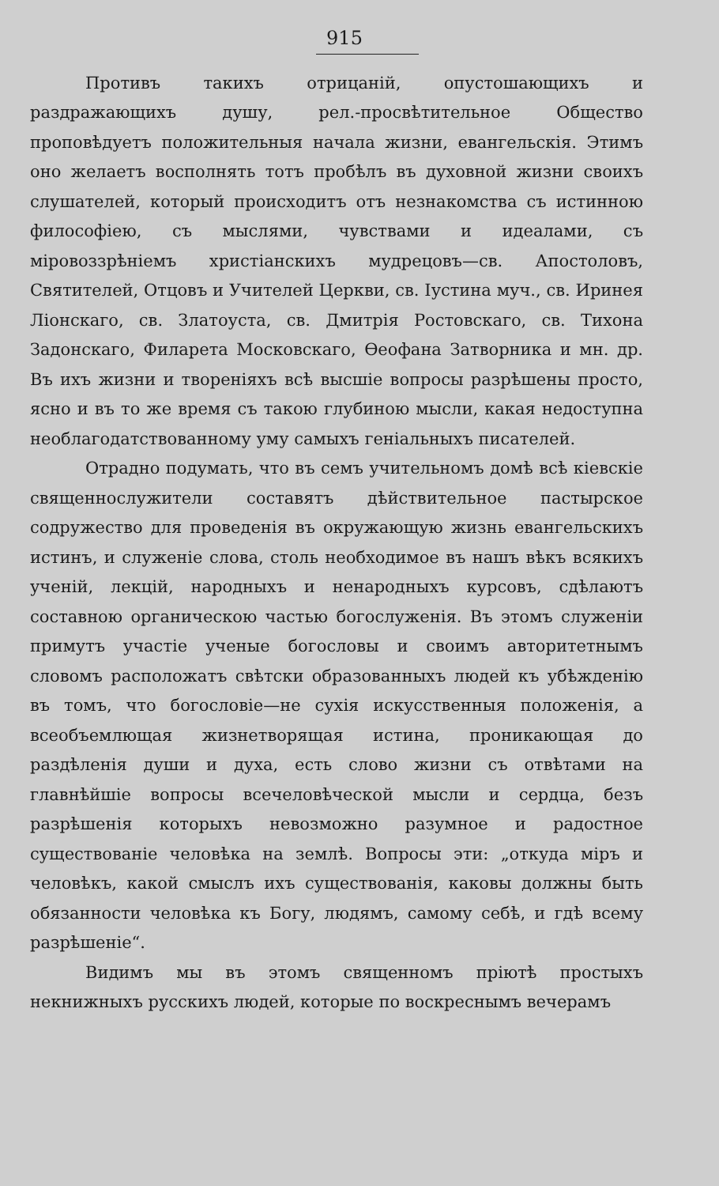915
Противъ такихъ отрицаній, опустошающихъ и раздражающихъ душу, рел.-просвѣтительное Общество проповѣдуетъ положительныя начала жизни, евангельскія. Этимъ оно желаетъ восполнять тотъ пробѣлъ въ духовной жизни своихъ слушателей, который происходитъ отъ незнакомства съ истинною философіею, съ мыслями, чувствами и идеалами, съ міровоззрѣніемъ христіанскихъ мудрецовъ—св. Апостоловъ, Святителей, Отцовъ и Учителей Церкви, св. Іустина муч., св. Иринея Ліонскаго, св. Златоуста, св. Дмитрія Ростовскаго, св. Тихона Задонскаго, Филарета Московскаго, Ѳеофана Затворника и мн. др. Въ ихъ жизни и твореніяхъ всѣ высшіе вопросы разрѣшены просто, ясно и въ то же время съ такою глубиною мысли, какая недоступна необлагодатствованному уму самыхъ геніальныхъ писателей.
Отрадно подумать, что въ семъ учительномъ домѣ всѣ кіевскіе священнослужители составятъ дѣйствительное пастырское содружество для проведенія въ окружающую жизнь евангельскихъ истинъ, и служеніе слова, столь необходимое въ нашъ вѣкъ всякихъ ученій, лекцій, народныхъ и ненародныхъ курсовъ, сдѣлаютъ составною органическою частью богослуженія. Въ этомъ служеніи примутъ участіе ученые богословы и своимъ авторитетнымъ словомъ расположатъ свѣтски образованныхъ людей къ убѣжденію въ томъ, что богословіе—не сухія искусственныя положенія, а всеобъемлющая жизнетворящая истина, проникающая до раздѣленія души и духа, есть слово жизни съ отвѣтами на главнѣйшіе вопросы всечеловѣческой мысли и сердца, безъ разрѣшенія которыхъ невозможно разумное и радостное существованіе человѣка на землѣ. Вопросы эти: „откуда міръ и человѣкъ, какой смыслъ ихъ существованія, каковы должны быть обязанности человѣка къ Богу, людямъ, самому себѣ, и гдѣ всему разрѣшеніе“.
Видимъ мы въ этомъ священномъ пріютѣ простыхъ некнижныхъ русскихъ людей, которые по воскреснымъ вечерамъ